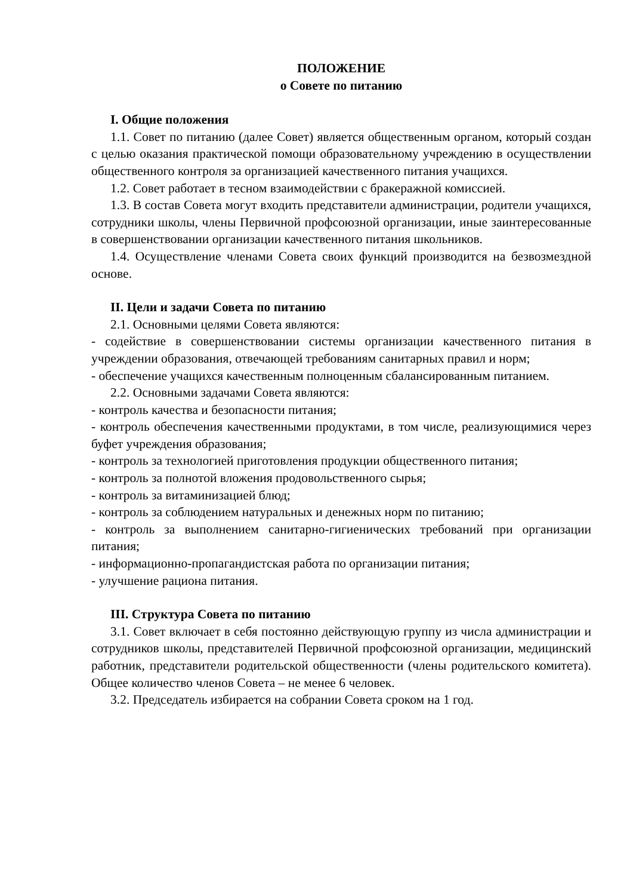ПОЛОЖЕНИЕ
о Совете по питанию
I. Общие положения
1.1. Совет по питанию (далее Совет) является общественным органом, который создан с целью оказания практической помощи образовательному учреждению в осуществлении общественного контроля за организацией качественного питания учащихся.
1.2. Совет работает в тесном взаимодействии с бракеражной комиссией.
1.3. В состав Совета могут входить представители администрации, родители учащихся, сотрудники школы, члены Первичной профсоюзной организации, иные заинтересованные в совершенствовании организации качественного питания школьников.
1.4. Осуществление членами Совета своих функций производится на безвозмездной основе.
II. Цели и задачи Совета по питанию
2.1. Основными целями Совета являются:
- содействие в совершенствовании системы организации качественного питания в учреждении образования, отвечающей требованиям санитарных правил и норм;
- обеспечение учащихся качественным полноценным сбалансированным питанием.
2.2. Основными задачами Совета являются:
- контроль качества и безопасности питания;
- контроль обеспечения качественными продуктами, в том числе, реализующимися через буфет учреждения образования;
- контроль за технологией приготовления продукции общественного питания;
- контроль за полнотой вложения продовольственного сырья;
- контроль за витаминизацией блюд;
- контроль за соблюдением натуральных и денежных норм по питанию;
- контроль за выполнением санитарно-гигиенических требований при организации питания;
- информационно-пропагандистская работа по организации питания;
- улучшение рациона питания.
III. Структура Совета по питанию
3.1. Совет включает в себя постоянно действующую группу из числа администрации и сотрудников школы, представителей Первичной профсоюзной организации, медицинский работник, представители родительской общественности (члены родительского комитета). Общее количество членов Совета – не менее 6 человек.
3.2. Председатель избирается на собрании Совета сроком на 1 год.